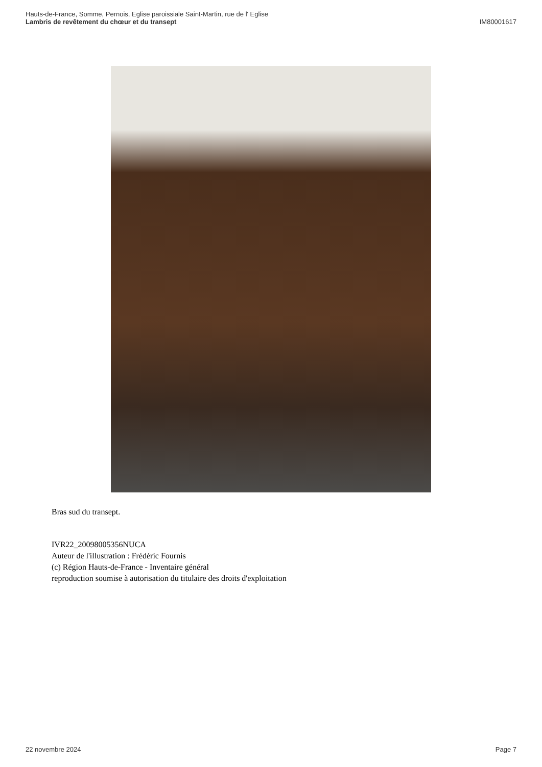Hauts-de-France, Somme, Pernois, Eglise paroissiale Saint-Martin, rue de l' Eglise
Lambris de revêtement du chœur et du transept IM80001617
Bras sud du transept.
IVR22_20098005356NUCA
Auteur de l'illustration : Frédéric Fournis
(c) Région Hauts-de-France - Inventaire général
reproduction soumise à autorisation du titulaire des droits d'exploitation
22 novembre 2024 Page 7